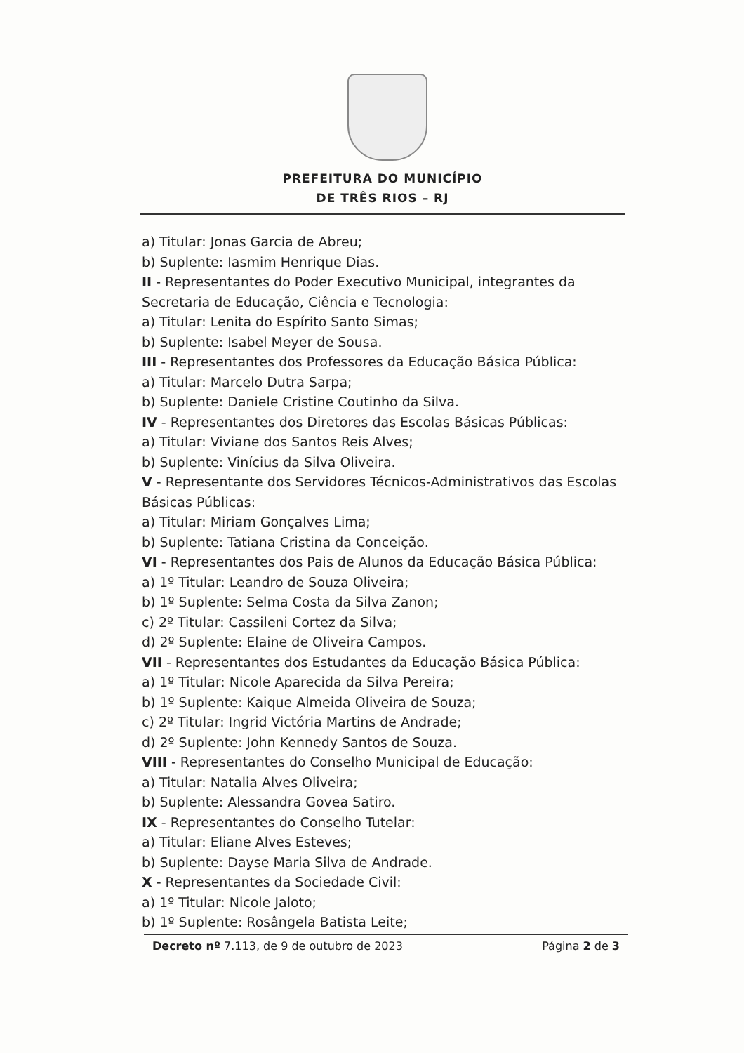PREFEITURA DO MUNICÍPIO
DE TRÊS RIOS – RJ
a) Titular: Jonas Garcia de Abreu;
b) Suplente: Iasmim Henrique Dias.
II - Representantes do Poder Executivo Municipal, integrantes da Secretaria de Educação, Ciência e Tecnologia:
a) Titular: Lenita do Espírito Santo Simas;
b) Suplente: Isabel Meyer de Sousa.
III - Representantes dos Professores da Educação Básica Pública:
a) Titular: Marcelo Dutra Sarpa;
b) Suplente: Daniele Cristine Coutinho da Silva.
IV - Representantes dos Diretores das Escolas Básicas Públicas:
a) Titular: Viviane dos Santos Reis Alves;
b) Suplente: Vinícius da Silva Oliveira.
V - Representante dos Servidores Técnicos-Administrativos das Escolas Básicas Públicas:
a) Titular: Miriam Gonçalves Lima;
b) Suplente: Tatiana Cristina da Conceição.
VI - Representantes dos Pais de Alunos da Educação Básica Pública:
a) 1º Titular: Leandro de Souza Oliveira;
b) 1º Suplente: Selma Costa da Silva Zanon;
c) 2º Titular: Cassileni Cortez da Silva;
d) 2º Suplente: Elaine de Oliveira Campos.
VII - Representantes dos Estudantes da Educação Básica Pública:
a) 1º Titular: Nicole Aparecida da Silva Pereira;
b) 1º Suplente: Kaique Almeida Oliveira de Souza;
c) 2º Titular: Ingrid Victória Martins de Andrade;
d) 2º Suplente: John Kennedy Santos de Souza.
VIII - Representantes do Conselho Municipal de Educação:
a) Titular: Natalia Alves Oliveira;
b) Suplente: Alessandra Govea Satiro.
IX - Representantes do Conselho Tutelar:
a) Titular: Eliane Alves Esteves;
b) Suplente: Dayse Maria Silva de Andrade.
X - Representantes da Sociedade Civil:
a) 1º Titular: Nicole Jaloto;
b) 1º Suplente: Rosângela Batista Leite;
Decreto nº 7.113, de 9 de outubro de 2023 Página 2 de 3